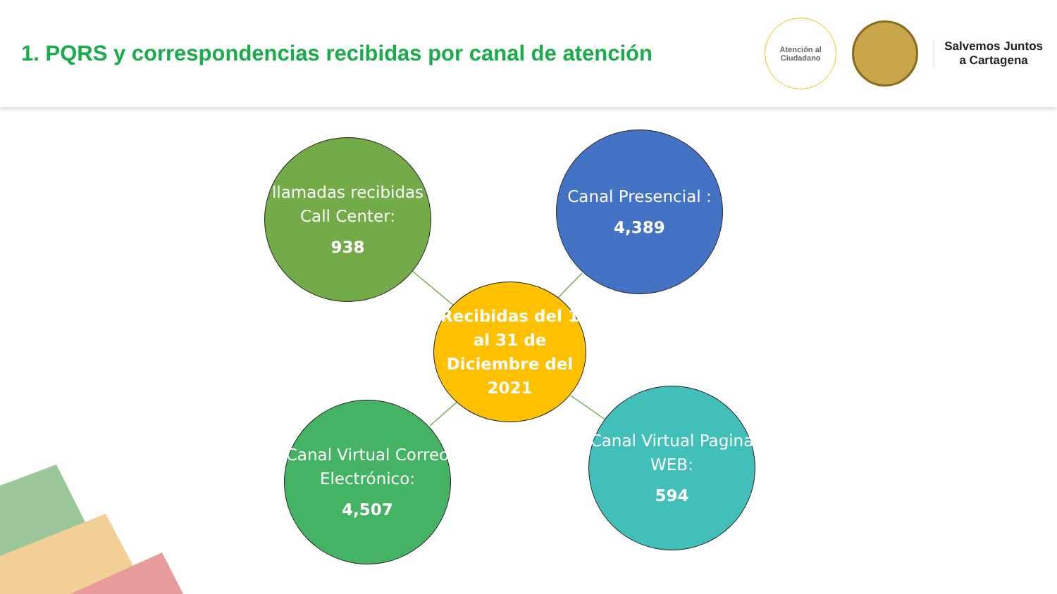1. PQRS y correspondencias recibidas por canal de atención
Atención al
Ciudadano
Salvemos Juntos
a Cartagena
llamadas recibidas Call Center:
938
Canal Presencial :
4,389
Recibidas del 1 al 31 de Diciembre del 2021
Canal Virtual Correo Electrónico:
4,507
Canal Virtual Pagina WEB:
594